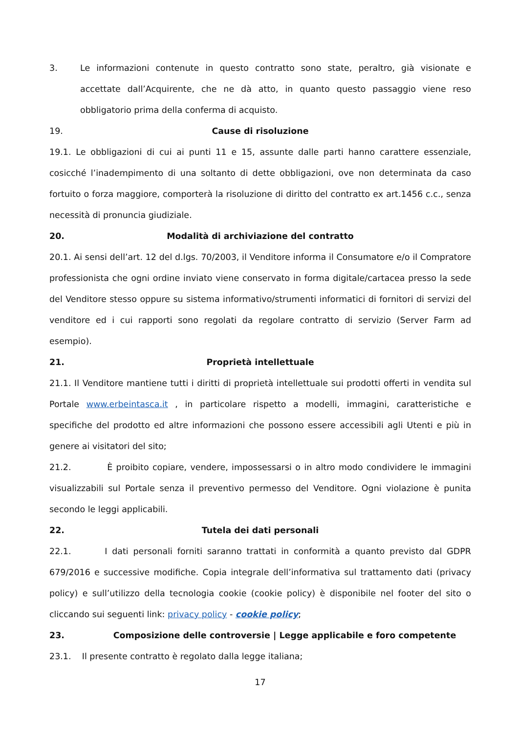3. Le informazioni contenute in questo contratto sono state, peraltro, già visionate e accettate dall’Acquirente, che ne dà atto, in quanto questo passaggio viene reso obbligatorio prima della conferma di acquisto.
19. Cause di risoluzione
19.1. Le obbligazioni di cui ai punti 11 e 15, assunte dalle parti hanno carattere essenziale, cosicché l’inadempimento di una soltanto di dette obbligazioni, ove non determinata da caso fortuito o forza maggiore, comporterà la risoluzione di diritto del contratto ex art.1456 c.c., senza necessità di pronuncia giudiziale.
20. Modalità di archiviazione del contratto
20.1. Ai sensi dell’art. 12 del d.lgs. 70/2003, il Venditore informa il Consumatore e/o il Compratore professionista che ogni ordine inviato viene conservato in forma digitale/cartacea presso la sede del Venditore stesso oppure su sistema informativo/strumenti informatici di fornitori di servizi del venditore ed i cui rapporti sono regolati da regolare contratto di servizio (Server Farm ad esempio).
21. Proprietà intellettuale
21.1. Il Venditore mantiene tutti i diritti di proprietà intellettuale sui prodotti offerti in vendita sul Portale www.erbeintasca.it , in particolare rispetto a modelli, immagini, caratteristiche e specifiche del prodotto ed altre informazioni che possono essere accessibili agli Utenti e più in genere ai visitatori del sito;
21.2. È proibito copiare, vendere, impossessarsi o in altro modo condividere le immagini visualizzabili sul Portale senza il preventivo permesso del Venditore. Ogni violazione è punita secondo le leggi applicabili.
22. Tutela dei dati personali
22.1. I dati personali forniti saranno trattati in conformità a quanto previsto dal GDPR 679/2016 e successive modifiche. Copia integrale dell’informativa sul trattamento dati (privacy policy) e sull’utilizzo della tecnologia cookie (cookie policy) è disponibile nel footer del sito o cliccando sui seguenti link: privacy policy - cookie policy;
23. Composizione delle controversie | Legge applicabile e foro competente
23.1. Il presente contratto è regolato dalla legge italiana;
17